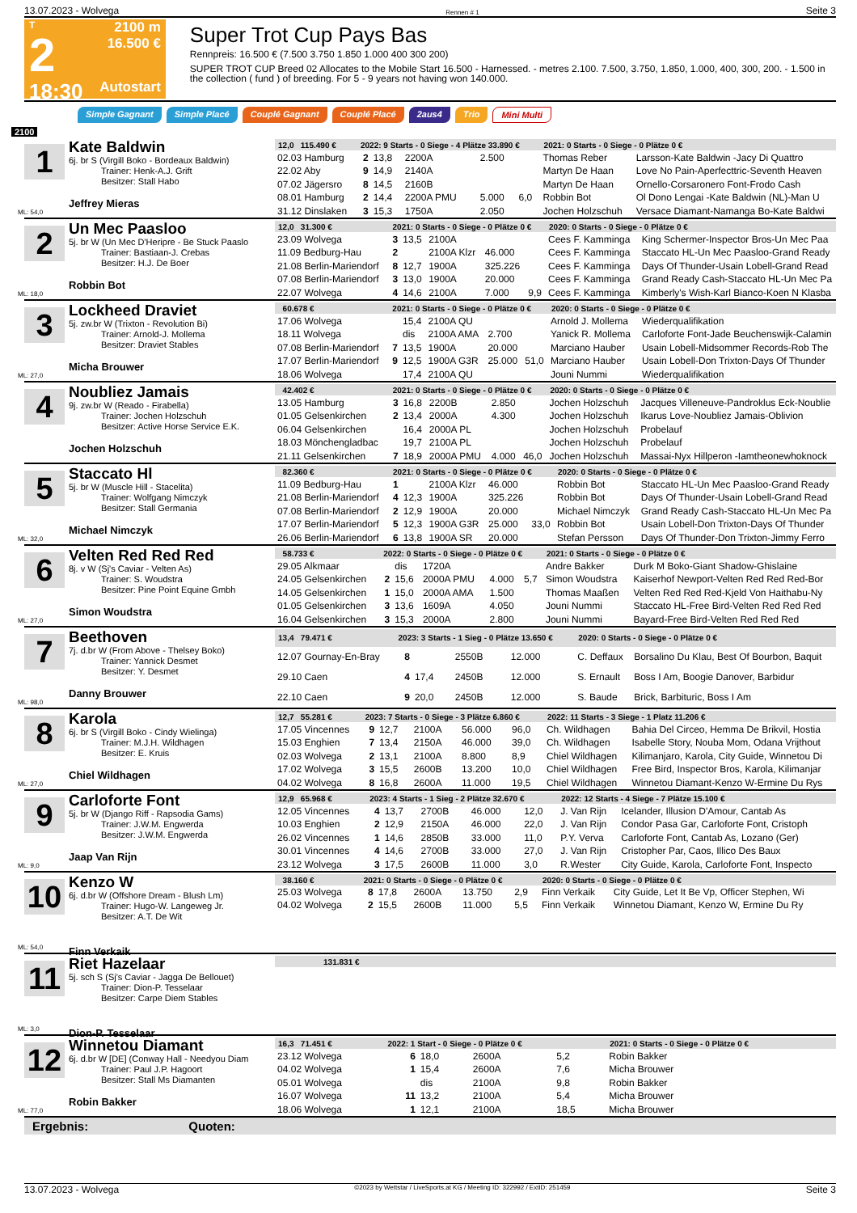13.07.2023 - Wolvega Rennen # 1 Seite 3
T
2
18:30
2100 m
16.500 €
Autostart
Super Trot Cup Pays Bas
Rennpreis: 16.500 € (7.500 3.750 1.850 1.000 400 300 200)
SUPER TROT CUP Breed 02 Allocates to the Mobile Start 16.500 - Harnessed. - metres 2.100. 7.500, 3.750, 1.850, 1.000, 400, 300, 200. - 1.500 in the collection ( fund ) of breeding. For 5 - 9 years not having won 140.000.
Simple Gagnant Simple Placé Couplé Gagnant Couplé Placé 2aus4 Trio Mini Multi
2100
1
Kate Baldwin
6j. br S (Virgill Boko - Bordeaux Baldwin)
Trainer: Henk-A.J. Grift
Besitzer: Stall Habo
Jeffrey Mieras
ML: 54,0
| 12,0 115.490 € | 2022: 9 Starts - 0 Siege - 4 Plätze 33.890 € | | | | | 2021: 0 Starts - 0 Siege - 0 Plätze 0 € | |
| --- | --- | --- | --- | --- | --- | --- | --- |
| 02.03 Hamburg | 2 | 13,8 | 2200A | 2.500 | | Thomas Reber | Larsson-Kate Baldwin -Jacy Di Quattro |
| 22.02 Aby | 9 | 14,9 | 2140A | | | Martyn De Haan | Love No Pain-Aperfecttric-Seventh Heaven |
| 07.02 Jägersro | 8 | 14,5 | 2160B | | | Martyn De Haan | Ornello-Corsaronero Font-Frodo Cash |
| 08.01 Hamburg | 2 | 14,4 | 2200A PMU | 5.000 | 6,0 | Robbin Bot | Ol Dono Lengai -Kate Baldwin (NL)-Man U |
| 31.12 Dinslaken | 3 | 15,3 | 1750A | 2.050 | | Jochen Holzschuh | Versace Diamant-Namanga Bo-Kate Baldwi |
2
Un Mec Paasloo
5j. br W (Un Mec D'Heripre - Be Stuck Paaslo
Trainer: Bastiaan-J. Crebas
Besitzer: H.J. De Boer
Robbin Bot
ML: 18,0
| 12,0 31.300 € | 2021: 0 Starts - 0 Siege - 0 Plätze 0 € | | | | | 2020: 0 Starts - 0 Siege - 0 Plätze 0 € | |
| --- | --- | --- | --- | --- | --- | --- | --- |
| 23.09 Wolvega | 3 | 13,5 | 2100A | | | Cees F. Kamminga | King Schermer-Inspector Bros-Un Mec Paa |
| 11.09 Bedburg-Hau | 2 | | 2100A Klzr | 46.000 | | Cees F. Kamminga | Staccato HL-Un Mec Paasloo-Grand Ready |
| 21.08 Berlin-Mariendorf | 8 | 12,7 | 1900A | 325.226 | | Cees F. Kamminga | Days Of Thunder-Usain Lobell-Grand Read |
| 07.08 Berlin-Mariendorf | 3 | 13,0 | 1900A | 20.000 | | Cees F. Kamminga | Grand Ready Cash-Staccato HL-Un Mec Pa |
| 22.07 Wolvega | 4 | 14,6 | 2100A | 7.000 | 9,9 | Cees F. Kamminga | Kimberly's Wish-Karl Bianco-Koen N Klasba |
3
Lockheed Draviet
5j. zw.br W (Trixton - Revolution Bi)
Trainer: Arnold-J. Mollema
Besitzer: Draviet Stables
Micha Brouwer
ML: 27,0
| 60.678 € | 2021: 0 Starts - 0 Siege - 0 Plätze 0 € | | | | | 2020: 0 Starts - 0 Siege - 0 Plätze 0 € | |
| --- | --- | --- | --- | --- | --- | --- | --- |
| 17.06 Wolvega | | 15,4 | 2100A QU | | | Arnold J. Mollema | Wiederqualifikation |
| 18.11 Wolvega | | dis | 2100A AMA | 2.700 | | Yanick R. Mollema | Carloforte Font-Jade Beuchenswijk-Calamin |
| 07.08 Berlin-Mariendorf | 7 | 13,5 | 1900A | 20.000 | | Marciano Hauber | Usain Lobell-Midsommer Records-Rob The |
| 17.07 Berlin-Mariendorf | 9 | 12,5 | 1900A G3R | 25.000 | 51,0 | Marciano Hauber | Usain Lobell-Don Trixton-Days Of Thunder |
| 18.06 Wolvega | | 17,4 | 2100A QU | | | Jouni Nummi | Wiederqualifikation |
4
Noubliez Jamais
9j. zw.br W (Reado - Firabella)
Trainer: Jochen Holzschuh
Besitzer: Active Horse Service E.K.
Jochen Holzschuh
| 42.402 € | 2021: 0 Starts - 0 Siege - 0 Plätze 0 € | | | | | 2020: 0 Starts - 0 Siege - 0 Plätze 0 € | |
| --- | --- | --- | --- | --- | --- | --- | --- |
| 13.05 Hamburg | 3 | 16,8 | 2200B | 2.850 | | Jochen Holzschuh | Jacques Villeneuve-Pandroklus Eck-Noublie |
| 01.05 Gelsenkirchen | 2 | 13,4 | 2000A | 4.300 | | Jochen Holzschuh | Ikarus Love-Noubliez Jamais-Oblivion |
| 06.04 Gelsenkirchen | | 16,4 | 2000A PL | | | Jochen Holzschuh | Probelauf |
| 18.03 Mönchengladbac | | 19,7 | 2100A PL | | | Jochen Holzschuh | Probelauf |
| 21.11 Gelsenkirchen | 7 | 18,9 | 2000A PMU | 4.000 | 46,0 | Jochen Holzschuh | Massai-Nyx Hillperon -Iamtheonewhoknock |
5
Staccato Hl
5j. br W (Muscle Hill - Stacelita)
Trainer: Wolfgang Nimczyk
Besitzer: Stall Germania
Michael Nimczyk
ML: 32,0
| 82.360 € | 2021: 0 Starts - 0 Siege - 0 Plätze 0 € | | | | | 2020: 0 Starts - 0 Siege - 0 Plätze 0 € | |
| --- | --- | --- | --- | --- | --- | --- | --- |
| 11.09 Bedburg-Hau | 1 | | 2100A Klzr | 46.000 | | Robbin Bot | Staccato HL-Un Mec Paasloo-Grand Ready |
| 21.08 Berlin-Mariendorf | 4 | 12,3 | 1900A | 325.226 | | Robbin Bot | Days Of Thunder-Usain Lobell-Grand Read |
| 07.08 Berlin-Mariendorf | 2 | 12,9 | 1900A | 20.000 | | Michael Nimczyk | Grand Ready Cash-Staccato HL-Un Mec Pa |
| 17.07 Berlin-Mariendorf | 5 | 12,3 | 1900A G3R | 25.000 | 33,0 | Robbin Bot | Usain Lobell-Don Trixton-Days Of Thunder |
| 26.06 Berlin-Mariendorf | 6 | 13,8 | 1900A SR | 20.000 | | Stefan Persson | Days Of Thunder-Don Trixton-Jimmy Ferro |
6
Velten Red Red Red
8j. v W (Sj's Caviar - Velten As)
Trainer: S. Woudstra
Besitzer: Pine Point Equine Gmbh
Simon Woudstra
ML: 27,0
| 58.733 € | 2022: 0 Starts - 0 Siege - 0 Plätze 0 € | | | | | 2021: 0 Starts - 0 Siege - 0 Plätze 0 € | |
| --- | --- | --- | --- | --- | --- | --- | --- |
| 29.05 Alkmaar | | dis | 1720A | | | Andre Bakker | Durk M Boko-Giant Shadow-Ghislaine |
| 24.05 Gelsenkirchen | 2 | 15,6 | 2000A PMU | 4.000 | 5,7 | Simon Woudstra | Kaiserhof Newport-Velten Red Red Red-Bor |
| 14.05 Gelsenkirchen | 1 | 15,0 | 2000A AMA | 1.500 | | Thomas Maaßen | Velten Red Red Red-Kjeld Von Haithabu-Ny |
| 01.05 Gelsenkirchen | 3 | 13,6 | 1609A | 4.050 | | Jouni Nummi | Staccato HL-Free Bird-Velten Red Red Red |
| 16.04 Gelsenkirchen | 3 | 15,3 | 2000A | 2.800 | | Jouni Nummi | Bayard-Free Bird-Velten Red Red Red |
7
Beethoven
7j. d.br W (From Above - Thelsey Boko)
Trainer: Yannick Desmet
Besitzer: Y. Desmet
Danny Brouwer
ML: 98,0
| 13,4 79.471 € | 2023: 3 Starts - 1 Sieg - 0 Plätze 13.650 € | | | | | 2020: 0 Starts - 0 Siege - 0 Plätze 0 € | |
| --- | --- | --- | --- | --- | --- | --- | --- |
| 12.07 Gournay-En-Bray | 8 | | 2550B | 12.000 | | C. Deffaux | Borsalino Du Klau, Best Of Bourbon, Baquit |
| 29.10 Caen | 4 | 17,4 | 2450B | 12.000 | | S. Ernault | Boss I Am, Boogie Danover, Barbidur |
| 22.10 Caen | 9 | 20,0 | 2450B | 12.000 | | S. Baude | Brick, Barbituric, Boss I Am |
8
Karola
6j. br S (Virgill Boko - Cindy Wielinga)
Trainer: M.J.H. Wildhagen
Besitzer: E. Kruis
Chiel Wildhagen
ML: 27,0
| 12,7 55.281 € | 2023: 7 Starts - 0 Siege - 3 Plätze 6.860 € | | | | | 2022: 11 Starts - 3 Siege - 1 Platz 11.206 € | |
| --- | --- | --- | --- | --- | --- | --- | --- |
| 17.05 Vincennes | 9 | 12,7 | 2100A | 56.000 | 96,0 | Ch. Wildhagen | Bahia Del Circeo, Hemma De Brikvil, Hostia |
| 15.03 Enghien | 7 | 13,4 | 2150A | 46.000 | 39,0 | Ch. Wildhagen | Isabelle Story, Nouba Mom, Odana Vrijthout |
| 02.03 Wolvega | 2 | 13,1 | 2100A | 8.800 | 8,9 | Chiel Wildhagen | Kilimanjaro, Karola, City Guide, Winnetou Di |
| 17.02 Wolvega | 3 | 15,5 | 2600B | 13.200 | 10,0 | Chiel Wildhagen | Free Bird, Inspector Bros, Karola, Kilimanjar |
| 04.02 Wolvega | 8 | 16,8 | 2600A | 11.000 | 19,5 | Chiel Wildhagen | Winnetou Diamant-Kenzo W-Ermine Du Rys |
9
Carloforte Font
5j. br W (Django Riff - Rapsodia Gams)
Trainer: J.W.M. Engwerda
Besitzer: J.W.M. Engwerda
Jaap Van Rijn
ML: 9,0
| 12,9 65.968 € | 2023: 4 Starts - 1 Sieg - 2 Plätze 32.670 € | | | | | 2022: 12 Starts - 4 Siege - 7 Plätze 15.100 € | |
| --- | --- | --- | --- | --- | --- | --- | --- |
| 12.05 Vincennes | 4 | 13,7 | 2700B | 46.000 | 12,0 | J. Van Rijn | Icelander, Illusion D'Amour, Cantab As |
| 10.03 Enghien | 2 | 12,9 | 2150A | 46.000 | 22,0 | J. Van Rijn | Condor Pasa Gar, Carloforte Font, Cristoph |
| 26.02 Vincennes | 1 | 14,6 | 2850B | 33.000 | 11,0 | P.Y. Verva | Carloforte Font, Cantab As, Lozano (Ger) |
| 30.01 Vincennes | 4 | 14,6 | 2700B | 33.000 | 27,0 | J. Van Rijn | Cristopher Par, Caos, Illico Des Baux |
| 23.12 Wolvega | 3 | 17,5 | 2600B | 11.000 | 3,0 | R.Wester | City Guide, Karola, Carloforte Font, Inspecto |
10
Kenzo W
6j. d.br W (Offshore Dream - Blush Lm)
Trainer: Hugo-W. Langeweg Jr.
Besitzer: A.T. De Wit
Finn Verkaik
ML: 54,0
| 38.160 € | 2021: 0 Starts - 0 Siege - 0 Plätze 0 € | | | | | 2020: 0 Starts - 0 Siege - 0 Plätze 0 € | |
| --- | --- | --- | --- | --- | --- | --- | --- |
| 25.03 Wolvega | 8 | 17,8 | 2600A | 13.750 | 2,9 | Finn Verkaik | City Guide, Let It Be Vp, Officer Stephen, Wi |
| 04.02 Wolvega | 2 | 15,5 | 2600B | 11.000 | 5,5 | Finn Verkaik | Winnetou Diamant, Kenzo W, Ermine Du Ry |
11
Riet Hazelaar
5j. sch S (Sj's Caviar - Jagga De Bellouet)
Trainer: Dion-P. Tesselaar
Besitzer: Carpe Diem Stables
Dion-P. Tesselaar
ML: 3,0
| 131.831 € |
| --- |
12
Winnetou Diamant
6j. d.br W [DE] (Conway Hall - Needyou Diam
Trainer: Paul J.P. Hagoort
Besitzer: Stall Ms Diamanten
Robin Bakker
ML: 77,0
| 16,3 71.451 € | 2022: 1 Start - 0 Siege - 0 Plätze 0 € | | | | | 2021: 0 Starts - 0 Siege - 0 Plätze 0 € | |
| --- | --- | --- | --- | --- | --- | --- | --- |
| 23.12 Wolvega | 6 | 18,0 | 2600A | | 5,2 | Robin Bakker | |
| 04.02 Wolvega | 1 | 15,4 | 2600A | | 7,6 | Micha Brouwer | |
| 05.01 Wolvega | | dis | 2100A | | 9,8 | Robin Bakker | |
| 16.07 Wolvega | 11 | 13,2 | 2100A | | 5,4 | Micha Brouwer | |
| 18.06 Wolvega | 1 | 12,1 | 2100A | | 18,5 | Micha Brouwer | |
Ergebnis: Quoten:
13.07.2023 - Wolvega ©2023 by Wettstar / LiveSports.at KG / Meeting ID: 322992 / ExtID: 251459 Seite 3